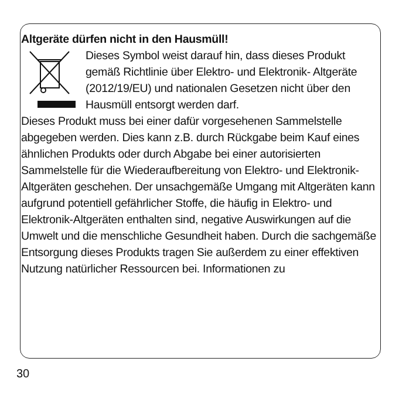Altgeräte dürfen nicht in den Hausmüll!
Dieses Symbol weist darauf hin, dass dieses Produkt gemäß Richtlinie über Elektro- und Elektronik- Altgeräte (2012/19/EU) und nationalen Gesetzen nicht über den Hausmüll entsorgt werden darf.
Dieses Produkt muss bei einer dafür vorgesehenen Sammelstelle abgegeben werden. Dies kann z.B. durch Rückgabe beim Kauf eines ähnlichen Produkts oder durch Abgabe bei einer autorisierten Sammelstelle für die Wiederaufbereitung von Elektro- und Elektronik-Altgeräten geschehen. Der unsachgemäße Umgang mit Altgeräten kann aufgrund potentiell gefährlicher Stoffe, die häufig in Elektro- und Elektronik-Altgeräten enthalten sind, negative Auswirkungen auf die Umwelt und die menschliche Gesundheit haben. Durch die sachgemäße Entsorgung dieses Produkts tragen Sie außerdem zu einer effektiven Nutzung natürlicher Ressourcen bei. Informationen zu
30